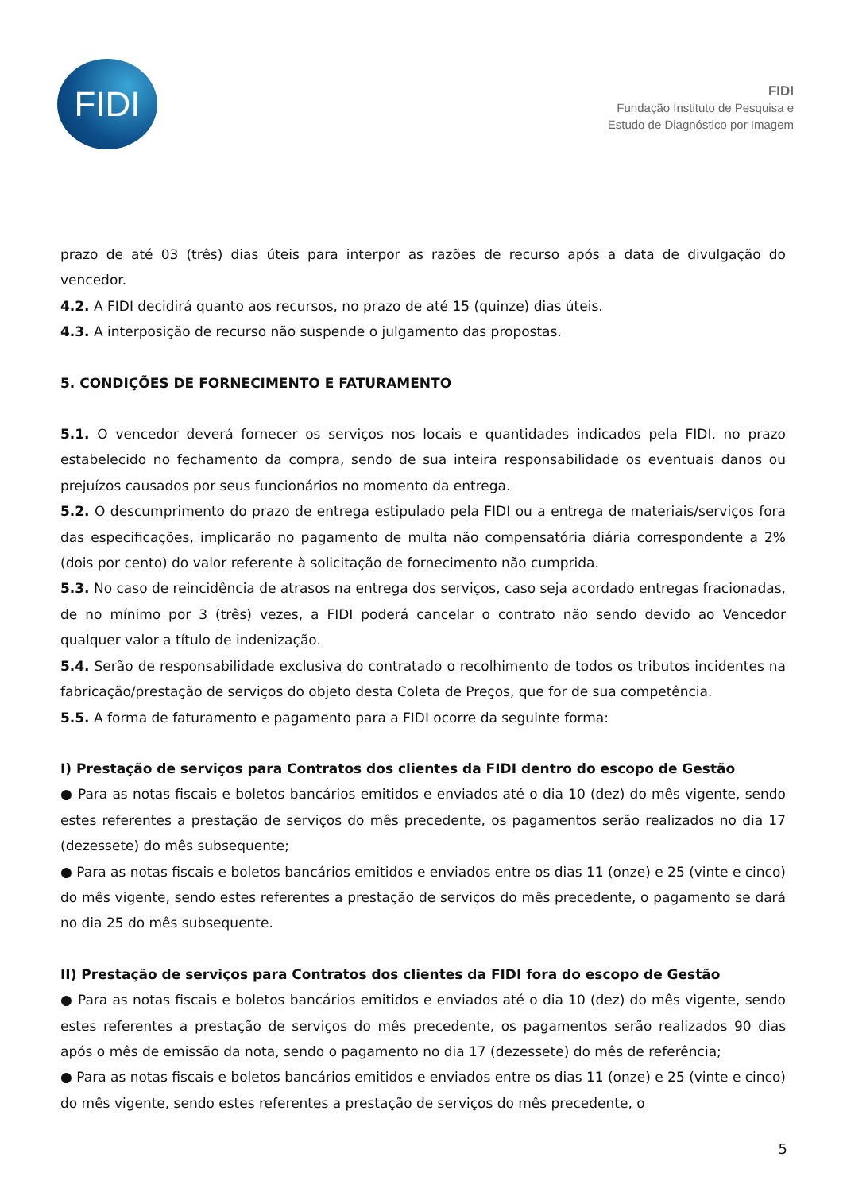FIDI
FIDI
Fundação Instituto de Pesquisa e
Estudo de Diagnóstico por Imagem
prazo de até 03 (três) dias úteis para interpor as razões de recurso após a data de divulgação do vencedor.
4.2. A FIDI decidirá quanto aos recursos, no prazo de até 15 (quinze) dias úteis.
4.3. A interposição de recurso não suspende o julgamento das propostas.
5. CONDIÇÕES DE FORNECIMENTO E FATURAMENTO
5.1. O vencedor deverá fornecer os serviços nos locais e quantidades indicados pela FIDI, no prazo estabelecido no fechamento da compra, sendo de sua inteira responsabilidade os eventuais danos ou prejuízos causados por seus funcionários no momento da entrega.
5.2. O descumprimento do prazo de entrega estipulado pela FIDI ou a entrega de materiais/serviços fora das especificações, implicarão no pagamento de multa não compensatória diária correspondente a 2% (dois por cento) do valor referente à solicitação de fornecimento não cumprida.
5.3. No caso de reincidência de atrasos na entrega dos serviços, caso seja acordado entregas fracionadas, de no mínimo por 3 (três) vezes, a FIDI poderá cancelar o contrato não sendo devido ao Vencedor qualquer valor a título de indenização.
5.4. Serão de responsabilidade exclusiva do contratado o recolhimento de todos os tributos incidentes na fabricação/prestação de serviços do objeto desta Coleta de Preços, que for de sua competência.
5.5. A forma de faturamento e pagamento para a FIDI ocorre da seguinte forma:
I) Prestação de serviços para Contratos dos clientes da FIDI dentro do escopo de Gestão
● Para as notas fiscais e boletos bancários emitidos e enviados até o dia 10 (dez) do mês vigente, sendo estes referentes a prestação de serviços do mês precedente, os pagamentos serão realizados no dia 17 (dezessete) do mês subsequente;
● Para as notas fiscais e boletos bancários emitidos e enviados entre os dias 11 (onze) e 25 (vinte e cinco) do mês vigente, sendo estes referentes a prestação de serviços do mês precedente, o pagamento se dará no dia 25 do mês subsequente.
II) Prestação de serviços para Contratos dos clientes da FIDI fora do escopo de Gestão
● Para as notas fiscais e boletos bancários emitidos e enviados até o dia 10 (dez) do mês vigente, sendo estes referentes a prestação de serviços do mês precedente, os pagamentos serão realizados 90 dias após o mês de emissão da nota, sendo o pagamento no dia 17 (dezessete) do mês de referência;
● Para as notas fiscais e boletos bancários emitidos e enviados entre os dias 11 (onze) e 25 (vinte e cinco) do mês vigente, sendo estes referentes a prestação de serviços do mês precedente, o
5